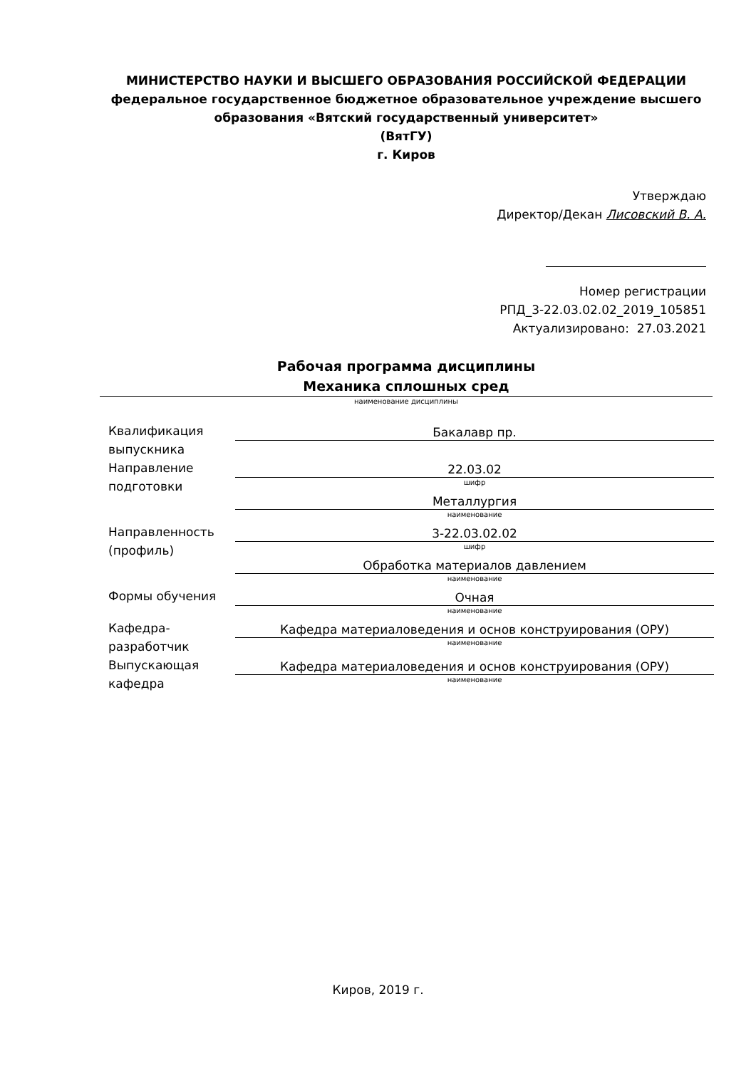МИНИСТЕРСТВО НАУКИ И ВЫСШЕГО ОБРАЗОВАНИЯ РОССИЙСКОЙ ФЕДЕРАЦИИ
федеральное государственное бюджетное образовательное учреждение высшего образования «Вятский государственный университет»
(ВятГУ)
г. Киров
Утверждаю
Директор/Декан Лисовский В. А.
Номер регистрации
РПД_3-22.03.02.02_2019_105851
Актуализировано: 27.03.2021
Рабочая программа дисциплины
Механика сплошных сред
наименование дисциплины
Квалификация выпускника
Бакалавр пр.
Направление подготовки
22.03.02
шифр
Металлургия
наименование
Направленность (профиль)
3-22.03.02.02
шифр
Обработка материалов давлением
наименование
Формы обучения
Очная
наименование
Кафедра-разработчик
Кафедра материаловедения и основ конструирования (ОРУ)
наименование
Выпускающая кафедра
Кафедра материаловедения и основ конструирования (ОРУ)
наименование
Киров, 2019 г.